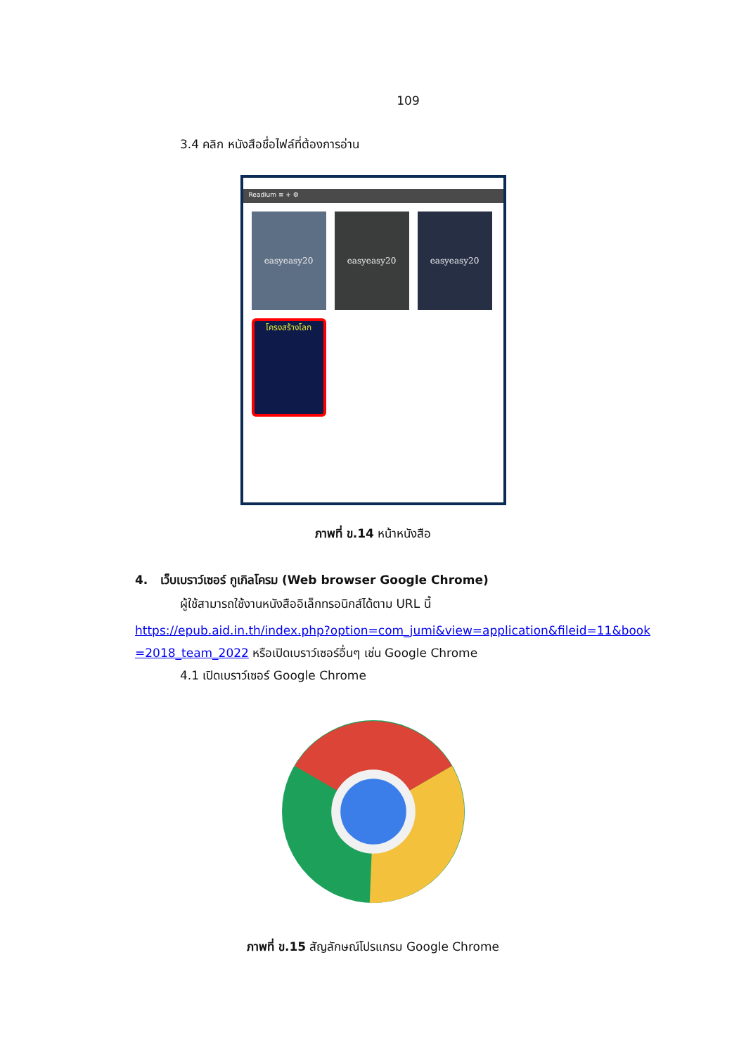109
3.4 คลิก หนังสือชื่อไฟล์ที่ต้องการอ่าน
Readium ≡ + ⚙
easyeasy20
easyeasy20
easyeasy20
โครงสร้างโลก
ภาพที่ ข.14 หน้าหนังสือ
4. เว็บเบราว์เซอร์ กูเกิลโครม (Web browser Google Chrome)
ผู้ใช้สามารถใช้งานหนังสืออิเล็กทรอนิกส์ได้ตาม URL นี้
https://epub.aid.in.th/index.php?option=com_jumi&view=application&fileid=11&book =2018_team_2022 หรือเปิดเบราว์เซอร์อื่นๆ เช่น Google Chrome
4.1 เปิดเบราว์เซอร์ Google Chrome
ภาพที่ ข.15 สัญลักษณ์โปรแกรม Google Chrome